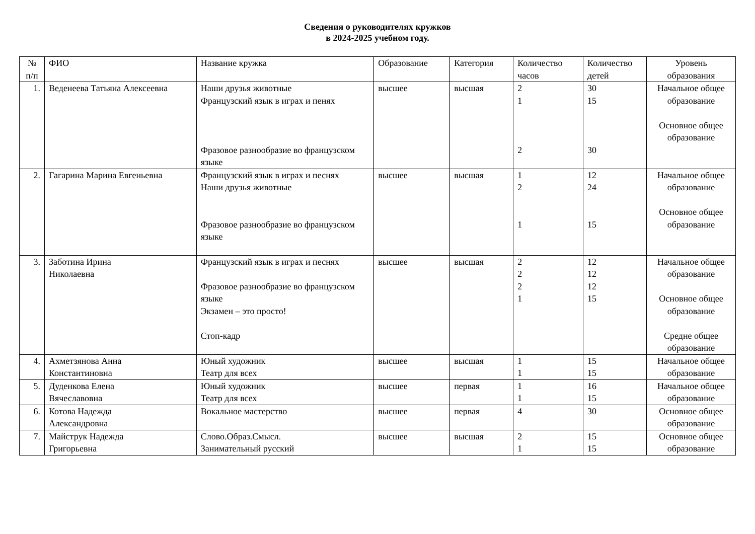Сведения о руководителях кружков
в 2024-2025 учебном году.
| № п/п | ФИО | Название кружка | Образование | Категория | Количество часов | Количество детей | Уровень образования |
| --- | --- | --- | --- | --- | --- | --- | --- |
| 1. | Веденеева Татьяна Алексеевна | Наши друзья животные Французский язык в играх и пенях Фразовое разнообразие во французском языке | высшее | высшая | 2 1 2 | 30 15 30 | Начальное общее образование Основное общее образование |
| 2. | Гагарина Марина Евгеньевна | Французский язык в играх и песнях Наши друзья животные Фразовое разнообразие во французском языке | высшее | высшая | 1 2 1 | 12 24 15 | Начальное общее образование Основное общее образование |
| 3. | Заботина Ирина Николаевна | Французский язык в играх и песнях Фразовое разнообразие во французском языке Экзамен – это просто! Стоп-кадр | высшее | высшая | 2 2 2 1 | 12 12 12 15 | Начальное общее образование Основное общее образование Средне общее образование |
| 4. | Ахметзянова Анна Константиновна | Юный художник Театр для всех | высшее | высшая | 1 1 | 15 15 | Начальное общее образование |
| 5. | Дуденкова Елена Вячеславовна | Юный художник Театр для всех | высшее | первая | 1 1 | 16 15 | Начальное общее образование |
| 6. | Котова Надежда Александровна | Вокальное мастерство | высшее | первая | 4 | 30 | Основное общее образование |
| 7. | Майструк Надежда Григорьевна | Слово.Образ.Смысл. Занимательный русский | высшее | высшая | 2 1 | 15 15 | Основное общее образование |